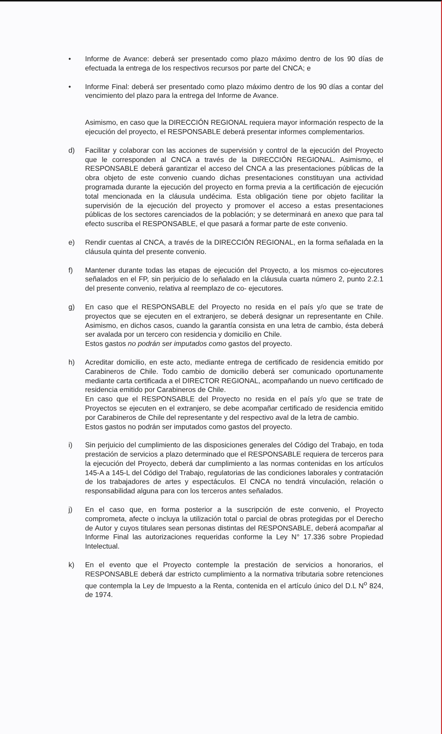• Informe de Avance: deberá ser presentado como plazo máximo dentro de los 90 días de efectuada la entrega de los respectivos recursos por parte del CNCA; e
• Informe Final: deberá ser presentado como plazo máximo dentro de los 90 días a contar del vencimiento del plazo para la entrega del Informe de Avance.
Asimismo, en caso que la DIRECCIÓN REGIONAL requiera mayor información respecto de la ejecución del proyecto, el RESPONSABLE deberá presentar informes complementarios.
d) Facilitar y colaborar con las acciones de supervisión y control de la ejecución del Proyecto que le corresponden al CNCA a través de la DIRECCIÓN REGIONAL. Asimismo, el RESPONSABLE deberá garantizar el acceso del CNCA a las presentaciones públicas de la obra objeto de este convenio cuando dichas presentaciones constituyan una actividad programada durante la ejecución del proyecto en forma previa a la certificación de ejecución total mencionada en la cláusula undécima. Esta obligación tiene por objeto facilitar la supervisión de la ejecución del proyecto y promover el acceso a estas presentaciones públicas de los sectores carenciados de la población; y se determinará en anexo que para tal efecto suscriba el RESPONSABLE, el que pasará a formar parte de este convenio.
e) Rendir cuentas al CNCA, a través de la DIRECCIÓN REGIONAL, en la forma señalada en la cláusula quinta del presente convenio.
f) Mantener durante todas las etapas de ejecución del Proyecto, a los mismos co-ejecutores señalados en el FP, sin perjuicio de lo señalado en la cláusula cuarta número 2, punto 2.2.1 del presente convenio, relativa al reemplazo de co- ejecutores.
g) En caso que el RESPONSABLE del Proyecto no resida en el país y/o que se trate de proyectos que se ejecuten en el extranjero, se deberá designar un representante en Chile. Asimismo, en dichos casos, cuando la garantía consista en una letra de cambio, ésta deberá ser avalada por un tercero con residencia y domicilio en Chile.
Estos gastos no podrán ser imputados como gastos del proyecto.
h) Acreditar domicilio, en este acto, mediante entrega de certificado de residencia emitido por Carabineros de Chile. Todo cambio de domicilio deberá ser comunicado oportunamente mediante carta certificada a el DIRECTOR REGIONAL, acompañando un nuevo certificado de residencia emitido por Carabineros de Chile.
En caso que el RESPONSABLE del Proyecto no resida en el país y/o que se trate de Proyectos se ejecuten en el extranjero, se debe acompañar certificado de residencia emitido por Carabineros de Chile del representante y del respectivo aval de la letra de cambio.
Estos gastos no podrán ser imputados como gastos del proyecto.
i) Sin perjuicio del cumplimiento de las disposiciones generales del Código del Trabajo, en toda prestación de servicios a plazo determinado que el RESPONSABLE requiera de terceros para la ejecución del Proyecto, deberá dar cumplimiento a las normas contenidas en los artículos 145-A a 145-L del Código del Trabajo, regulatorias de las condiciones laborales y contratación de los trabajadores de artes y espectáculos. El CNCA no tendrá vinculación, relación o responsabilidad alguna para con los terceros antes señalados.
j) En el caso que, en forma posterior a la suscripción de este convenio, el Proyecto comprometa, afecte o incluya la utilización total o parcial de obras protegidas por el Derecho de Autor y cuyos titulares sean personas distintas del RESPONSABLE, deberá acompañar al Informe Final las autorizaciones requeridas conforme la Ley N° 17.336 sobre Propiedad Intelectual.
k) En el evento que el Proyecto contemple la prestación de servicios a honorarios, el RESPONSABLE deberá dar estricto cumplimiento a la normativa tributaria sobre retenciones que contempla la Ley de Impuesto a la Renta, contenida en el artículo único del D.L N<sup>o</sup> 824, de 1974.